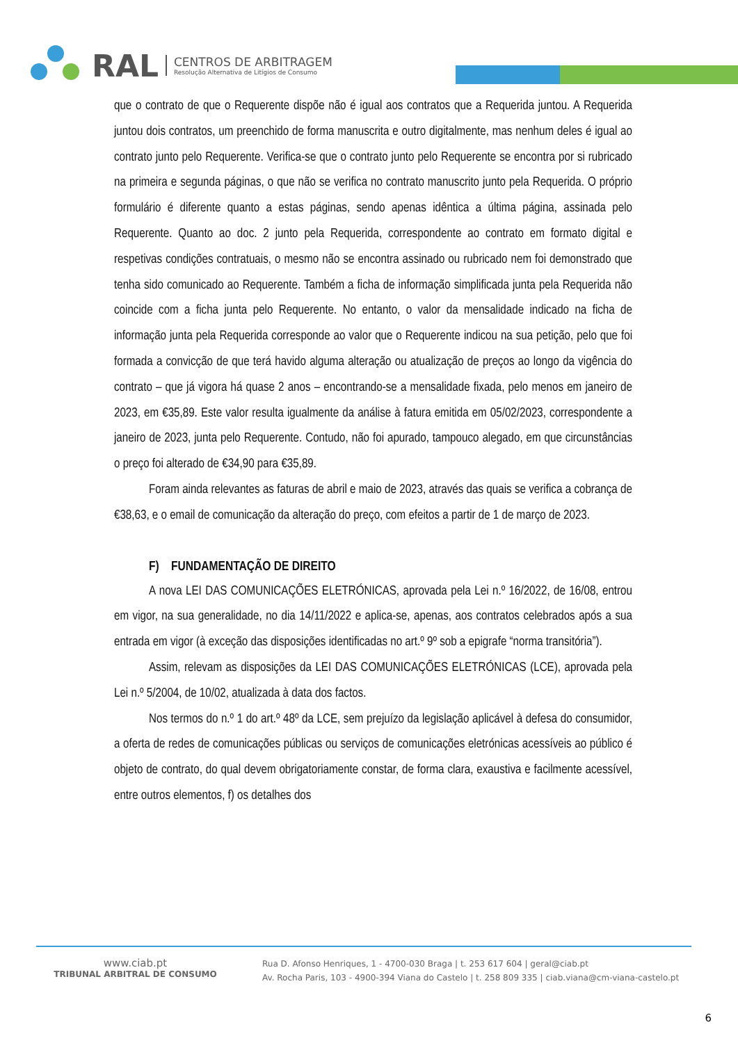RAL
CENTROS DE ARBITRAGEM
Resolução Alternativa de Litígios de Consumo
que o contrato de que o Requerente dispõe não é igual aos contratos que a Requerida juntou. A Requerida juntou dois contratos, um preenchido de forma manuscrita e outro digitalmente, mas nenhum deles é igual ao contrato junto pelo Requerente. Verifica-se que o contrato junto pelo Requerente se encontra por si rubricado na primeira e segunda páginas, o que não se verifica no contrato manuscrito junto pela Requerida. O próprio formulário é diferente quanto a estas páginas, sendo apenas idêntica a última página, assinada pelo Requerente. Quanto ao doc. 2 junto pela Requerida, correspondente ao contrato em formato digital e respetivas condições contratuais, o mesmo não se encontra assinado ou rubricado nem foi demonstrado que tenha sido comunicado ao Requerente. Também a ficha de informação simplificada junta pela Requerida não coincide com a ficha junta pelo Requerente. No entanto, o valor da mensalidade indicado na ficha de informação junta pela Requerida corresponde ao valor que o Requerente indicou na sua petição, pelo que foi formada a convicção de que terá havido alguma alteração ou atualização de preços ao longo da vigência do contrato – que já vigora há quase 2 anos – encontrando-se a mensalidade fixada, pelo menos em janeiro de 2023, em €35,89. Este valor resulta igualmente da análise à fatura emitida em 05/02/2023, correspondente a janeiro de 2023, junta pelo Requerente. Contudo, não foi apurado, tampouco alegado, em que circunstâncias o preço foi alterado de €34,90 para €35,89.
Foram ainda relevantes as faturas de abril e maio de 2023, através das quais se verifica a cobrança de €38,63, e o email de comunicação da alteração do preço, com efeitos a partir de 1 de março de 2023.
F) FUNDAMENTAÇÃO DE DIREITO
A nova LEI DAS COMUNICAÇÕES ELETRÓNICAS, aprovada pela Lei n.º 16/2022, de 16/08, entrou em vigor, na sua generalidade, no dia 14/11/2022 e aplica-se, apenas, aos contratos celebrados após a sua entrada em vigor (à exceção das disposições identificadas no art.º 9º sob a epigrafe “norma transitória”).
Assim, relevam as disposições da LEI DAS COMUNICAÇÕES ELETRÓNICAS (LCE), aprovada pela Lei n.º 5/2004, de 10/02, atualizada à data dos factos.
Nos termos do n.º 1 do art.º 48º da LCE, sem prejuízo da legislação aplicável à defesa do consumidor, a oferta de redes de comunicações públicas ou serviços de comunicações eletrónicas acessíveis ao público é objeto de contrato, do qual devem obrigatoriamente constar, de forma clara, exaustiva e facilmente acessível, entre outros elementos, f) os detalhes dos
www.ciab.pt
TRIBUNAL ARBITRAL DE CONSUMO
Rua D. Afonso Henriques, 1 - 4700-030 Braga | t. 253 617 604 | geral@ciab.pt
Av. Rocha Paris, 103 - 4900-394 Viana do Castelo | t. 258 809 335 | ciab.viana@cm-viana-castelo.pt
6